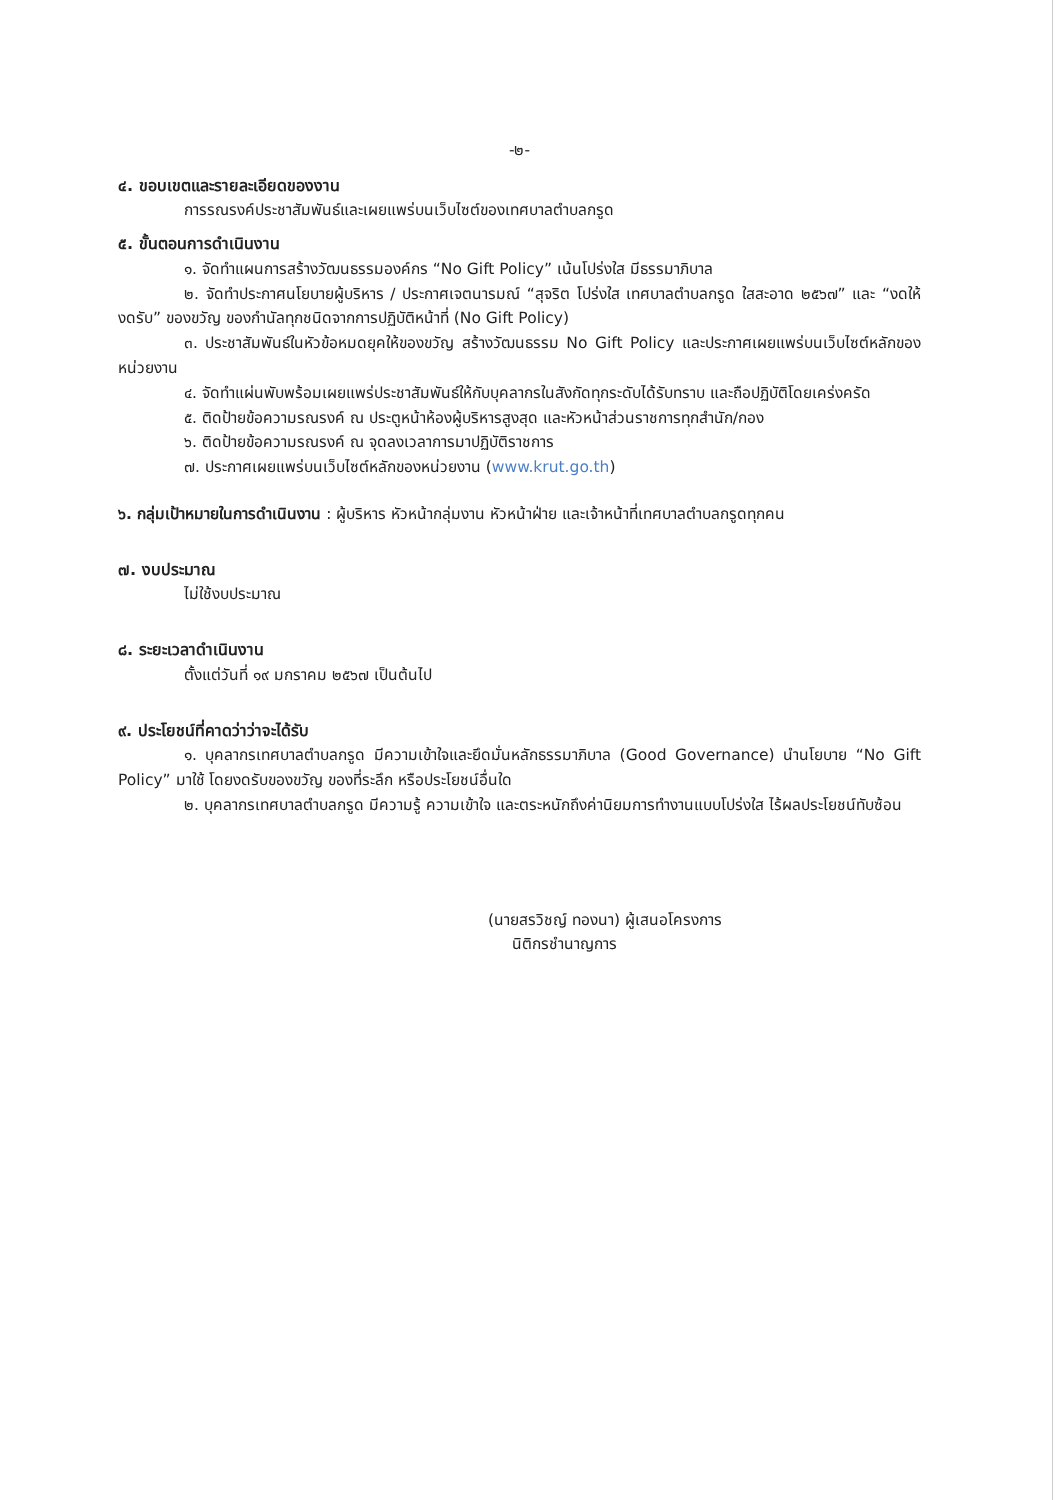-๒-
๔. ขอบเขตและรายละเอียดของงาน
การรณรงค์ประชาสัมพันธ์และเผยแพร่บนเว็บไซต์ของเทศบาลตำบลกรูด
๕. ขั้นตอนการดำเนินงาน
๑. จัดทำแผนการสร้างวัฒนธรรมองค์กร “No Gift Policy” เน้นโปร่งใส มีธรรมาภิบาล
๒. จัดทำประกาศนโยบายผู้บริหาร / ประกาศเจตนารมณ์ “สุจริต โปร่งใส เทศบาลตำบลกรูด ใสสะอาด ๒๕๖๗” และ “งดให้ งดรับ” ของขวัญ ของกำนัลทุกชนิดจากการปฏิบัติหน้าที่ (No Gift Policy)
๓. ประชาสัมพันธ์ในหัวข้อหมดยุคให้ของขวัญ สร้างวัฒนธรรม No Gift Policy และประกาศเผยแพร่บนเว็บไซต์หลักของหน่วยงาน
๔. จัดทำแผ่นพับพร้อมเผยแพร่ประชาสัมพันธ์ให้กับบุคลากรในสังกัดทุกระดับได้รับทราบ และถือปฏิบัติโดยเคร่งครัด
๕. ติดป้ายข้อความรณรงค์ ณ ประตูหน้าห้องผู้บริหารสูงสุด และหัวหน้าส่วนราชการทุกสำนัก/กอง
๖. ติดป้ายข้อความรณรงค์ ณ จุดลงเวลาการมาปฏิบัติราชการ
๗. ประกาศเผยแพร่บนเว็บไซต์หลักของหน่วยงาน (www.krut.go.th)
๖. กลุ่มเป้าหมายในการดำเนินงาน : ผู้บริหาร หัวหน้ากลุ่มงาน หัวหน้าฝ่าย และเจ้าหน้าที่เทศบาลตำบลกรูดทุกคน
๗. งบประมาณ
ไม่ใช้งบประมาณ
๘. ระยะเวลาดำเนินงาน
ตั้งแต่วันที่ ๑๙ มกราคม ๒๕๖๗ เป็นต้นไป
๙. ประโยชน์ที่คาดว่าว่าจะได้รับ
๑. บุคลากรเทศบาลตำบลกรูด มีความเข้าใจและยึดมั่นหลักธรรมาภิบาล (Good Governance) นำนโยบาย “No Gift Policy” มาใช้ โดยงดรับของขวัญ ของที่ระลึก หรือประโยชน์อื่นใด
๒. บุคลากรเทศบาลตำบลกรูด มีความรู้ ความเข้าใจ และตระหนักถึงค่านิยมการทำงานแบบโปร่งใส ไร้ผลประโยชน์ทับซ้อน
(นายสรวิชญ์ ทองนา) ผู้เสนอโครงการ
นิติกรชำนาญการ